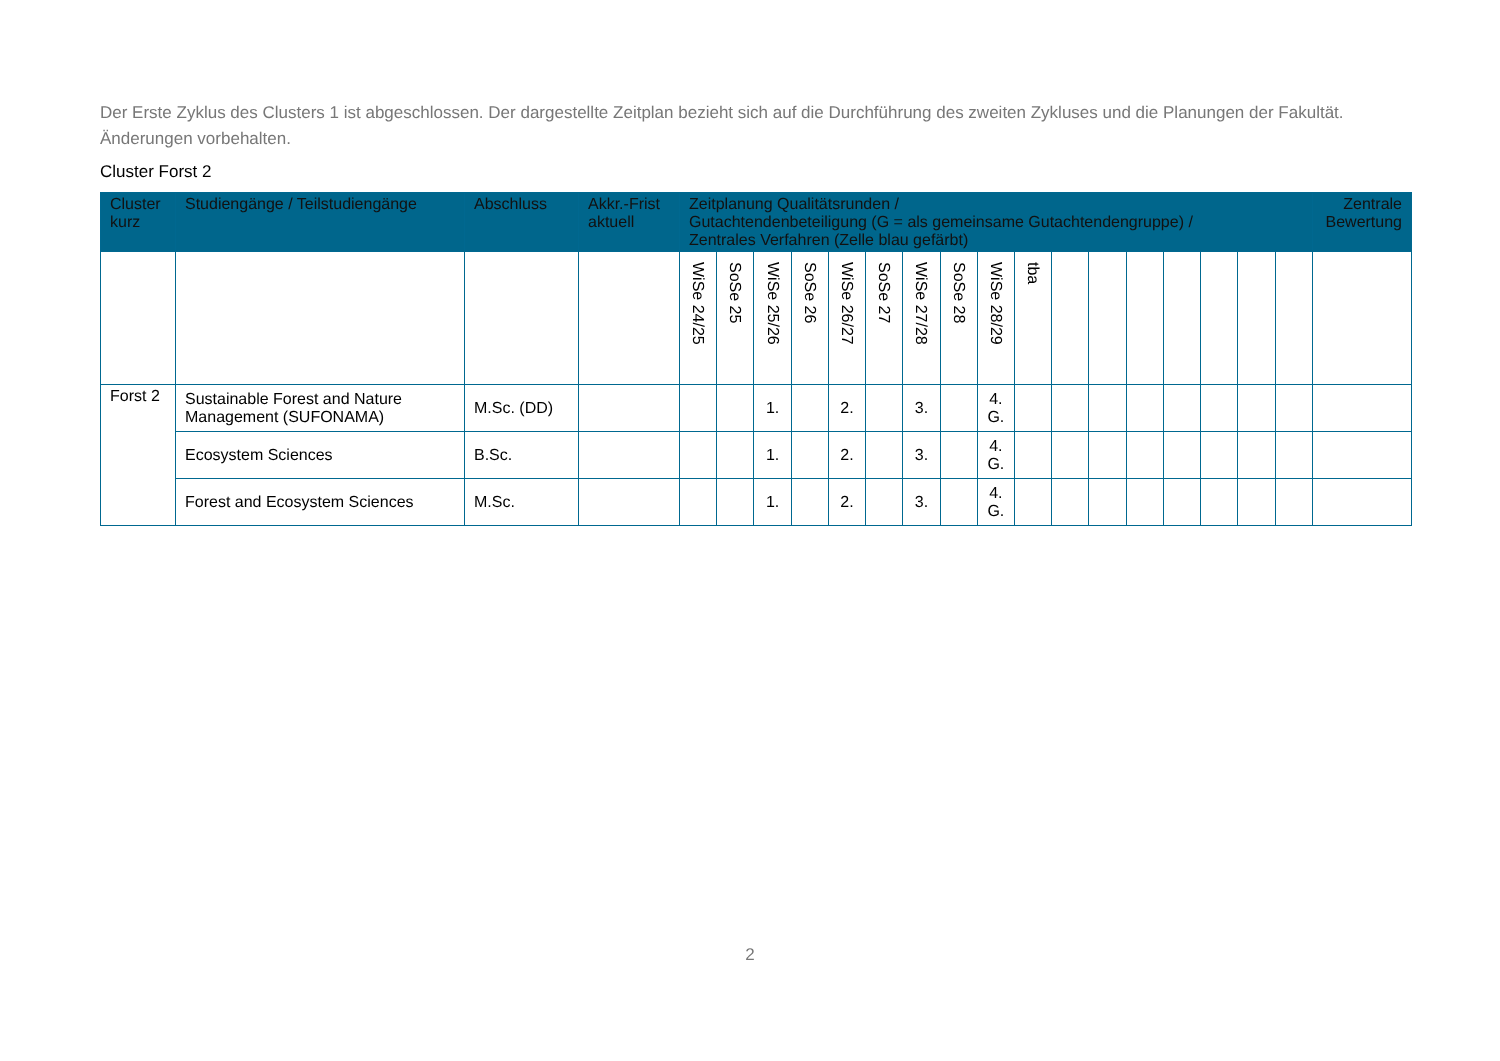Der Erste Zyklus des Clusters 1 ist abgeschlossen. Der dargestellte Zeitplan bezieht sich auf die Durchführung des zweiten Zykluses und die Planungen der Fakultät. Änderungen vorbehalten.
Cluster Forst 2
| Cluster kurz | Studiengänge / Teilstudiengänge | Abschluss | Akkr.-Frist aktuell | Zeitplanung Qualitätsrunden / Gutachtendenbeteiligung (G = als gemeinsame Gutachtendengruppe) / Zentrales Verfahren (Zelle blau gefärbt) | | | | | | | | | | | | | | | | | Zentrale Bewertung |
| --- | --- | --- | --- | --- | --- | --- | --- | --- | --- | --- | --- | --- | --- | --- | --- | --- | --- | --- | --- | --- | --- |
| | | | | WiSe 24/25 | SoSe 25 | WiSe 25/26 | SoSe 26 | WiSe 26/27 | SoSe 27 | WiSe 27/28 | SoSe 28 | WiSe 28/29 | tba | | | | | | | | |
| Forst 2 | Sustainable Forest and Nature Management (SUFONAMA) | M.Sc. (DD) | | | | 1. | | 2. | | 3. | | 4. G. | | | | | | | | | |
| | Ecosystem Sciences | B.Sc. | | | | 1. | | 2. | | 3. | | 4. G. | | | | | | | | | |
| | Forest and Ecosystem Sciences | M.Sc. | | | | 1. | | 2. | | 3. | | 4. G. | | | | | | | | | |
2